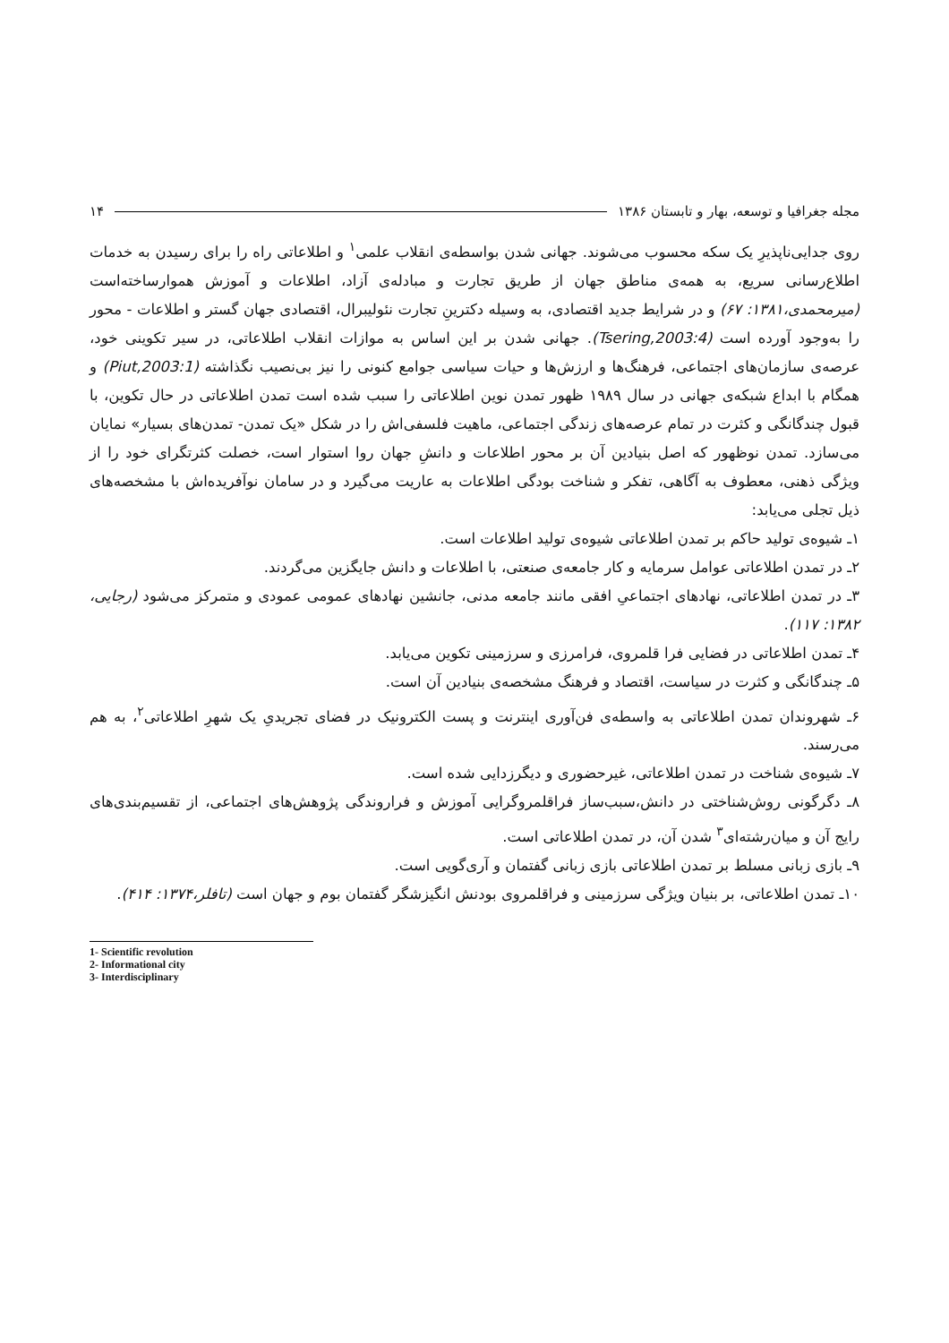مجله جغرافیا و توسعه، بهار و تابستان ۱۳۸۶ ۱۴
روی جدایی‌ناپذیرِ یک سکه محسوب می‌شوند. جهانی شدن بواسطه‌ی انقلاب علمی<sup>۱</sup> و اطلاعاتی راه را برای رسیدن به خدمات اطلاع‌رسانی سریع، به همه‌ی مناطق جهان از طریق تجارت و مبادله‌ی آزاد، اطلاعات و آموزش هموارساخته‌است (میرمحمدی،۱۳۸۱: ۶۷) و در شرایط جدید اقتصادی، به وسیله دکترینِ تجارت نئولیبرال، اقتصادی جهان گستر و اطلاعات - محور را به‌وجود آورده است (Tsering,2003:4). جهانی شدن بر این اساس به موازات انقلاب اطلاعاتی، در سیر تکوینی خود، عرصه‌ی سازمان‌های اجتماعی، فرهنگ‌ها و ارزش‌ها و حیات سیاسی جوامع کنونی را نیز بی‌نصیب نگذاشته (Piut,2003:1) و همگام با ابداع شبکه‌ی جهانی در سال ۱۹۸۹ ظهور تمدن نوین اطلاعاتی را سبب شده است تمدن اطلاعاتی در حال تکوین، با قبول چندگانگی و کثرت در تمام عرصه‌های زندگی اجتماعی، ماهیت فلسفی‌اش را در شکل «یک تمدن- تمدن‌های بسیار» نمایان می‌سازد. تمدن نوظهور که اصل بنیادین آن بر محور اطلاعات و دانشِ جهان روا استوار است، خصلت کثرتگرای خود را از ویژگی ذهنی، معطوف به آگاهی، تفکر و شناخت بودگی اطلاعات به عاریت می‌گیرد و در سامان نوآفریده‌اش با مشخصه‌های ذیل تجلی می‌یابد:
۱ـ شیوه‌ی تولید حاکم بر تمدن اطلاعاتی شیوه‌ی تولید اطلاعات است.
۲ـ در تمدن اطلاعاتی عوامل سرمایه و کار جامعه‌ی صنعتی، با اطلاعات و دانش جایگزین می‌گردند.
۳ـ در تمدن اطلاعاتی، نهادهای اجتماعیِ افقی مانند جامعه مدنی، جانشین نهادهای عمومی عمودی و متمرکز می‌شود (رجایی، ۱۳۸۲: ۱۱۷).
۴ـ تمدن اطلاعاتی در فضایی فرا قلمروی، فرامرزی و سرزمینی تکوین می‌یابد.
۵ـ چندگانگی و کثرت در سیاست، اقتصاد و فرهنگ مشخصه‌ی بنیادین آن است.
۶ـ شهروندان تمدن اطلاعاتی به واسطه‌ی فن‌آوری اینترنت و پست الکترونیک در فضای تجریدیِ یک شهرِ اطلاعاتی<sup>۲</sup>، به هم می‌رسند.
۷ـ شیوه‌ی شناخت در تمدن اطلاعاتی، غیرحضوری و دیگرزدایی شده است.
۸ـ دگرگونی روش‌شناختی در دانش،سبب‌ساز فراقلمروگرایی آموزش و فراروندگی پژوهش‌های اجتماعی، از تقسیم‌بندی‌های رایج آن و میان‌رشته‌ای<sup>۳</sup> شدن آن، در تمدن اطلاعاتی است.
۹ـ بازی زبانی مسلط بر تمدن اطلاعاتی بازی زبانی گفتمان و آری‌گویی است.
۱۰ـ تمدن اطلاعاتی، بر بنیان ویژگی سرزمینی و فراقلمروی بودنش انگیزشگر گفتمان بوم و جهان است (تافلر،۱۳۷۴: ۴۱۴).
1- Scientific revolution
2- Informational city
3- Interdisciplinary